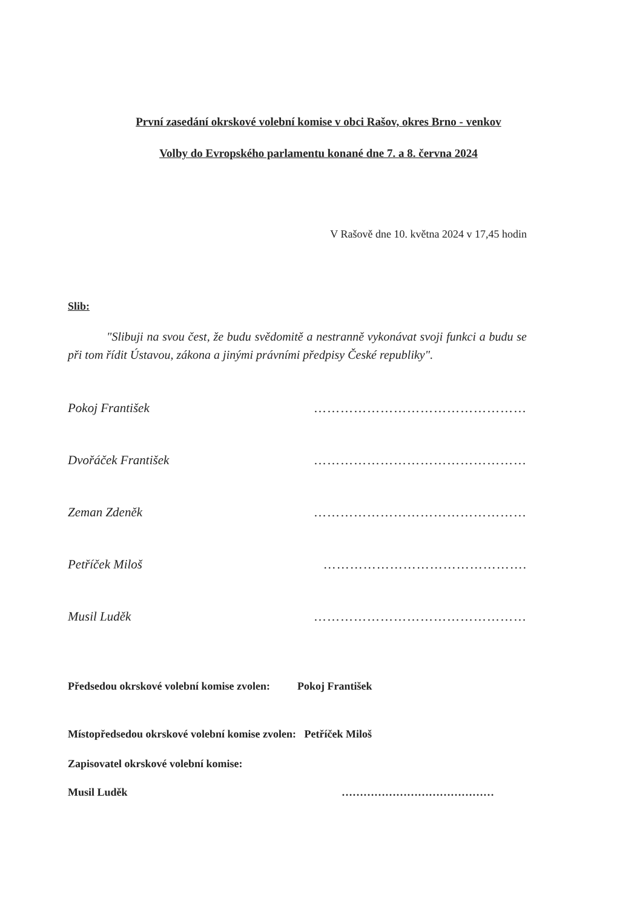První zasedání okrskové volební komise v obci Rašov, okres Brno - venkov
Volby do Evropského parlamentu konané dne 7. a 8. června 2024
V Rašově dne 10. května 2024 v 17,45 hodin
Slib:
"Slibuji na svou čest, že budu svědomitě a nestranně vykonávat svoji funkci a budu se při tom řídit Ústavou, zákona a jinými právními předpisy České republiky".
Pokoj František …………………………………………
Dvořáček František …………………………………………
Zeman Zdeněk …………………………………………
Petříček Miloš ……………………………………….
Musil Luděk …………………………………………
Předsedou okrskové volební komise zvolen: Pokoj František
Místopředsedou okrskové volební komise zvolen: Petříček Miloš
Zapisovatel okrskové volební komise:
Musil Luděk ……………………………………